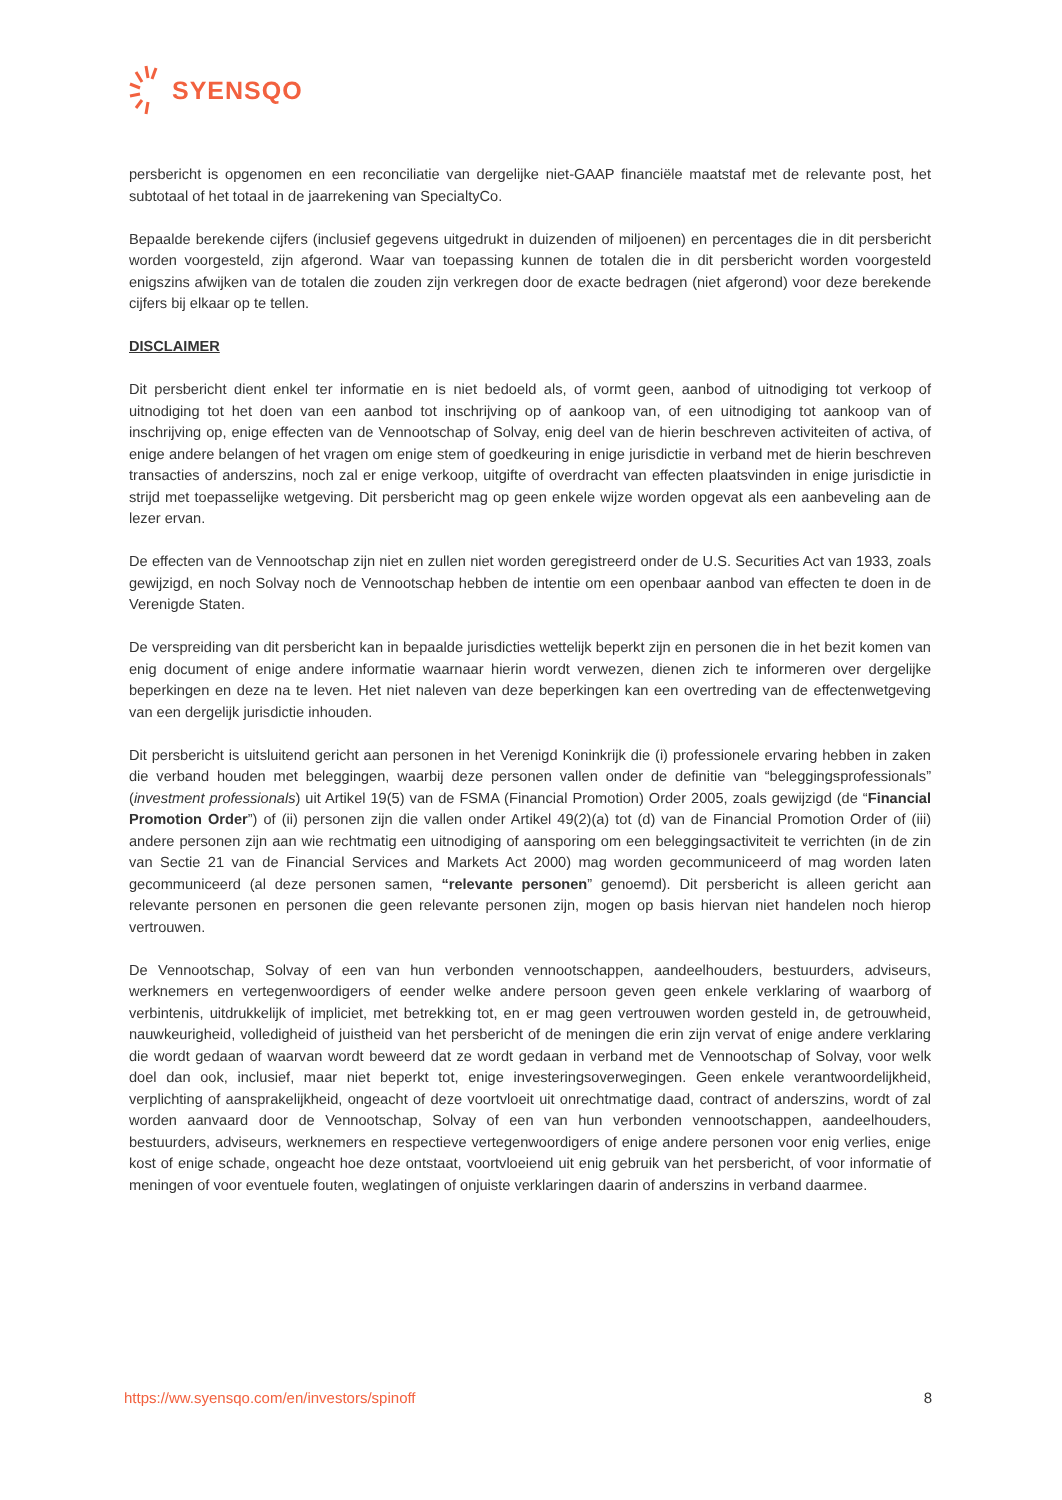SYENSQO
persbericht is opgenomen en een reconciliatie van dergelijke niet-GAAP financiële maatstaf met de relevante post, het subtotaal of het totaal in de jaarrekening van SpecialtyCo.
Bepaalde berekende cijfers (inclusief gegevens uitgedrukt in duizenden of miljoenen) en percentages die in dit persbericht worden voorgesteld, zijn afgerond. Waar van toepassing kunnen de totalen die in dit persbericht worden voorgesteld enigszins afwijken van de totalen die zouden zijn verkregen door de exacte bedragen (niet afgerond) voor deze berekende cijfers bij elkaar op te tellen.
DISCLAIMER
Dit persbericht dient enkel ter informatie en is niet bedoeld als, of vormt geen, aanbod of uitnodiging tot verkoop of uitnodiging tot het doen van een aanbod tot inschrijving op of aankoop van, of een uitnodiging tot aankoop van of inschrijving op, enige effecten van de Vennootschap of Solvay, enig deel van de hierin beschreven activiteiten of activa, of enige andere belangen of het vragen om enige stem of goedkeuring in enige jurisdictie in verband met de hierin beschreven transacties of anderszins, noch zal er enige verkoop, uitgifte of overdracht van effecten plaatsvinden in enige jurisdictie in strijd met toepasselijke wetgeving. Dit persbericht mag op geen enkele wijze worden opgevat als een aanbeveling aan de lezer ervan.
De effecten van de Vennootschap zijn niet en zullen niet worden geregistreerd onder de U.S. Securities Act van 1933, zoals gewijzigd, en noch Solvay noch de Vennootschap hebben de intentie om een openbaar aanbod van effecten te doen in de Verenigde Staten.
De verspreiding van dit persbericht kan in bepaalde jurisdicties wettelijk beperkt zijn en personen die in het bezit komen van enig document of enige andere informatie waarnaar hierin wordt verwezen, dienen zich te informeren over dergelijke beperkingen en deze na te leven. Het niet naleven van deze beperkingen kan een overtreding van de effectenwetgeving van een dergelijk jurisdictie inhouden.
Dit persbericht is uitsluitend gericht aan personen in het Verenigd Koninkrijk die (i) professionele ervaring hebben in zaken die verband houden met beleggingen, waarbij deze personen vallen onder de definitie van “beleggingsprofessionals” (investment professionals) uit Artikel 19(5) van de FSMA (Financial Promotion) Order 2005, zoals gewijzigd (de “Financial Promotion Order”) of (ii) personen zijn die vallen onder Artikel 49(2)(a) tot (d) van de Financial Promotion Order of (iii) andere personen zijn aan wie rechtmatig een uitnodiging of aansporing om een beleggingsactiviteit te verrichten (in de zin van Sectie 21 van de Financial Services and Markets Act 2000) mag worden gecommuniceerd of mag worden laten gecommuniceerd (al deze personen samen, “relevante personen” genoemd). Dit persbericht is alleen gericht aan relevante personen en personen die geen relevante personen zijn, mogen op basis hiervan niet handelen noch hierop vertrouwen.
De Vennootschap, Solvay of een van hun verbonden vennootschappen, aandeelhouders, bestuurders, adviseurs, werknemers en vertegenwoordigers of eender welke andere persoon geven geen enkele verklaring of waarborg of verbintenis, uitdrukkelijk of impliciet, met betrekking tot, en er mag geen vertrouwen worden gesteld in, de getrouwheid, nauwkeurigheid, volledigheid of juistheid van het persbericht of de meningen die erin zijn vervat of enige andere verklaring die wordt gedaan of waarvan wordt beweerd dat ze wordt gedaan in verband met de Vennootschap of Solvay, voor welk doel dan ook, inclusief, maar niet beperkt tot, enige investeringsoverwegingen. Geen enkele verantwoordelijkheid, verplichting of aansprakelijkheid, ongeacht of deze voortvloeit uit onrechtmatige daad, contract of anderszins, wordt of zal worden aanvaard door de Vennootschap, Solvay of een van hun verbonden vennootschappen, aandeelhouders, bestuurders, adviseurs, werknemers en respectieve vertegenwoordigers of enige andere personen voor enig verlies, enige kost of enige schade, ongeacht hoe deze ontstaat, voortvloeiend uit enig gebruik van het persbericht, of voor informatie of meningen of voor eventuele fouten, weglatingen of onjuiste verklaringen daarin of anderszins in verband daarmee.
https://ww.syensqo.com/en/investors/spinoff 8